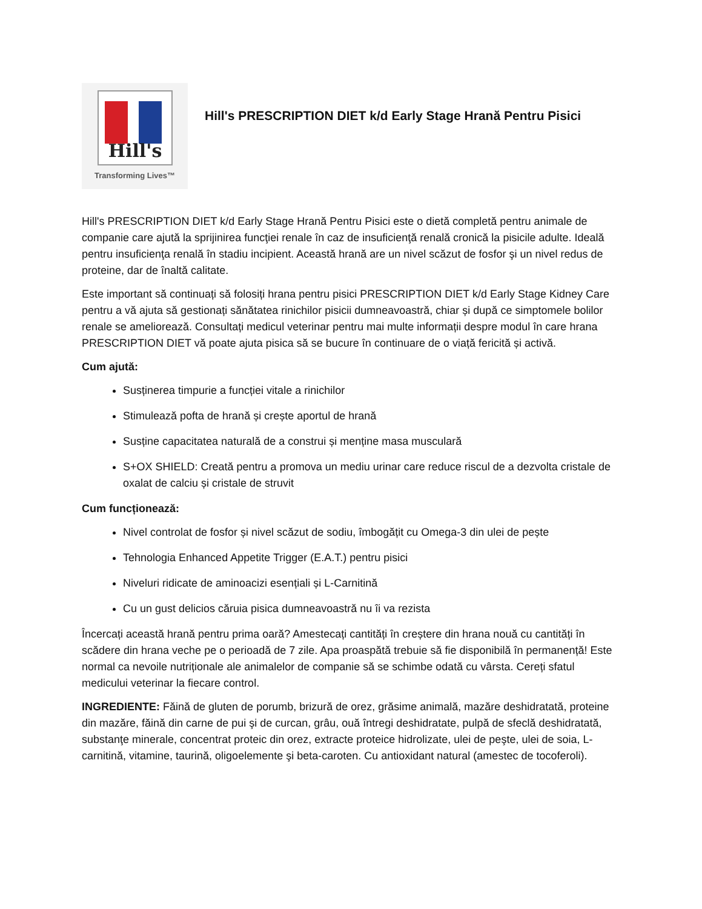Hill's
Transforming Lives™
Hill's PRESCRIPTION DIET k/d Early Stage Hrană Pentru Pisici
Hill's PRESCRIPTION DIET k/d Early Stage Hrană Pentru Pisici este o dietă completă pentru animale de companie care ajută la sprijinirea funcţiei renale în caz de insuficienţă renală cronică la pisicile adulte. Ideală pentru insuficienţa renală în stadiu incipient. Această hrană are un nivel scăzut de fosfor şi un nivel redus de proteine, dar de înaltă calitate.
Este important să continuați să folosiți hrana pentru pisici PRESCRIPTION DIET k/d Early Stage Kidney Care pentru a vă ajuta să gestionați sănătatea rinichilor pisicii dumneavoastră, chiar și după ce simptomele bolilor renale se ameliorează. Consultați medicul veterinar pentru mai multe informații despre modul în care hrana PRESCRIPTION DIET vă poate ajuta pisica să se bucure în continuare de o viață fericită și activă.
Cum ajută:
Susținerea timpurie a funcției vitale a rinichilor
Stimulează pofta de hrană și crește aportul de hrană
Susține capacitatea naturală de a construi și menține masa musculară
S+OX SHIELD: Creată pentru a promova un mediu urinar care reduce riscul de a dezvolta cristale de oxalat de calciu și cristale de struvit
Cum funcționează:
Nivel controlat de fosfor și nivel scăzut de sodiu, îmbogățit cu Omega-3 din ulei de pește
Tehnologia Enhanced Appetite Trigger (E.A.T.) pentru pisici
Niveluri ridicate de aminoacizi esențiali și L-Carnitină
Cu un gust delicios căruia pisica dumneavoastră nu îi va rezista
Încercați această hrană pentru prima oară? Amestecați cantități în creștere din hrana nouă cu cantități în scădere din hrana veche pe o perioadă de 7 zile. Apa proaspătă trebuie să fie disponibilă în permanență! Este normal ca nevoile nutriționale ale animalelor de companie să se schimbe odată cu vârsta. Cereți sfatul medicului veterinar la fiecare control.
INGREDIENTE: Făină de gluten de porumb, brizură de orez, grăsime animală, mazăre deshidratată, proteine din mazăre, făină din carne de pui şi de curcan, grâu, ouă întregi deshidratate, pulpă de sfeclă deshidratată, substanţe minerale, concentrat proteic din orez, extracte proteice hidrolizate, ulei de peşte, ulei de soia, L-carnitină, vitamine, taurină, oligoelemente şi beta-caroten. Cu antioxidant natural (amestec de tocoferoli).